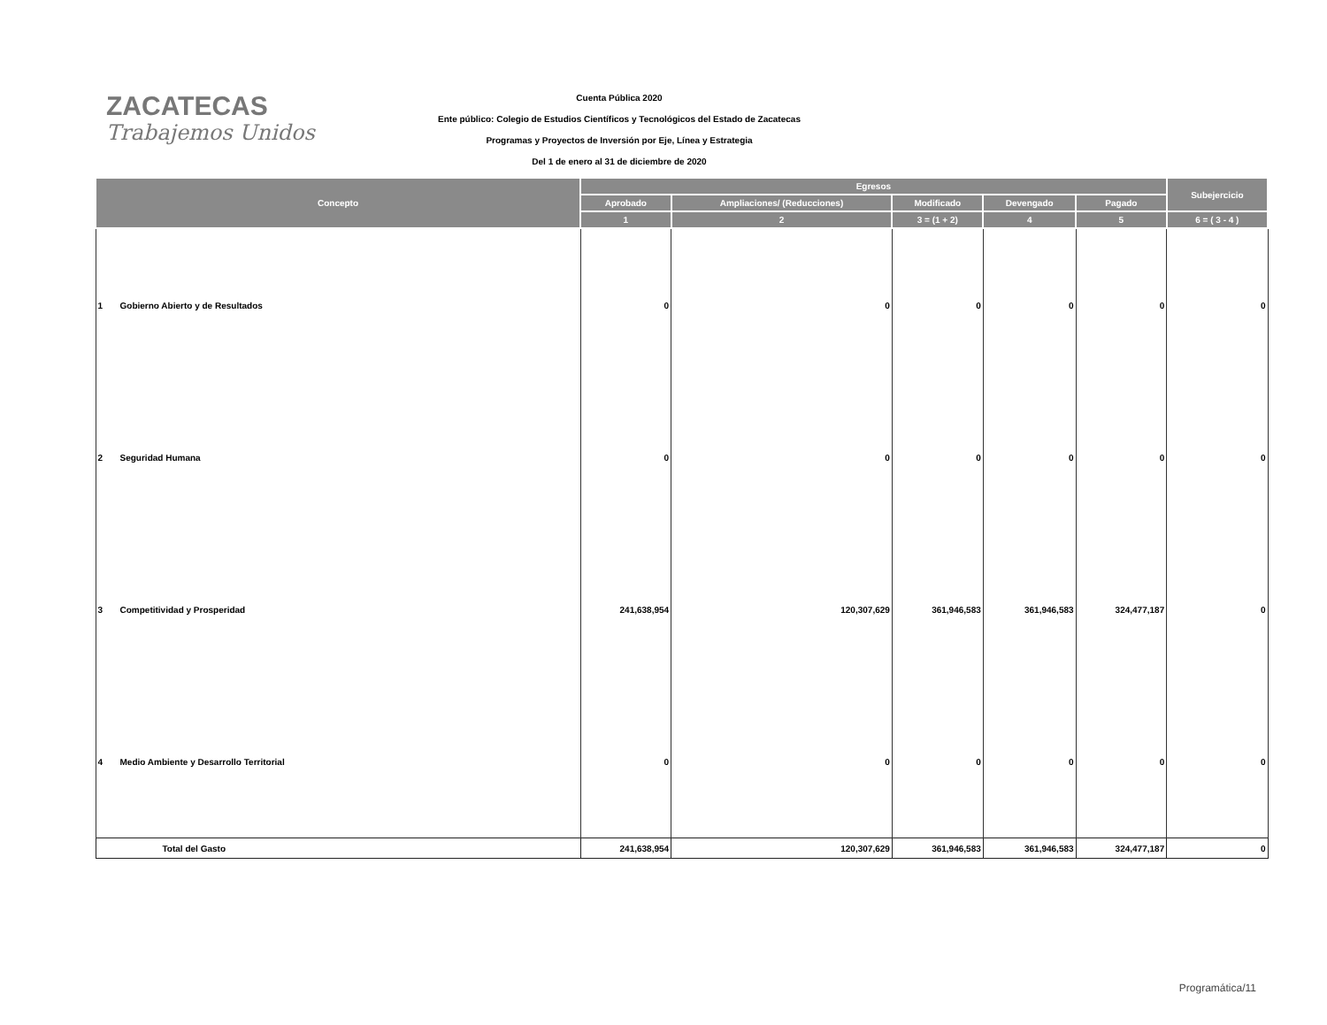ZACATECAS
Trabajemos Unidos
Cuenta Pública 2020
Ente público: Colegio de Estudios Científicos y Tecnológicos del Estado de Zacatecas
Programas y Proyectos de Inversión por Eje, Línea y Estrategia
Del 1 de enero al 31 de diciembre de 2020
| Concepto | Egresos | | | | | Subejercicio |
| --- | --- | --- | --- | --- | --- | --- |
| | Aprobado | Ampliaciones/ (Reducciones) | Modificado | Devengado | Pagado | |
| | 1 | 2 | 3 = (1 + 2) | 4 | 5 | 6 = ( 3 - 4 ) |
| 1 Gobierno Abierto y de Resultados | 0 | 0 | 0 | 0 | 0 | 0 |
| 2 Seguridad Humana | 0 | 0 | 0 | 0 | 0 | 0 |
| 3 Competitividad y Prosperidad | 241,638,954 | 120,307,629 | 361,946,583 | 361,946,583 | 324,477,187 | 0 |
| 4 Medio Ambiente y Desarrollo Territorial | 0 | 0 | 0 | 0 | 0 | 0 |
| Total del Gasto | 241,638,954 | 120,307,629 | 361,946,583 | 361,946,583 | 324,477,187 | 0 |
Programática/11